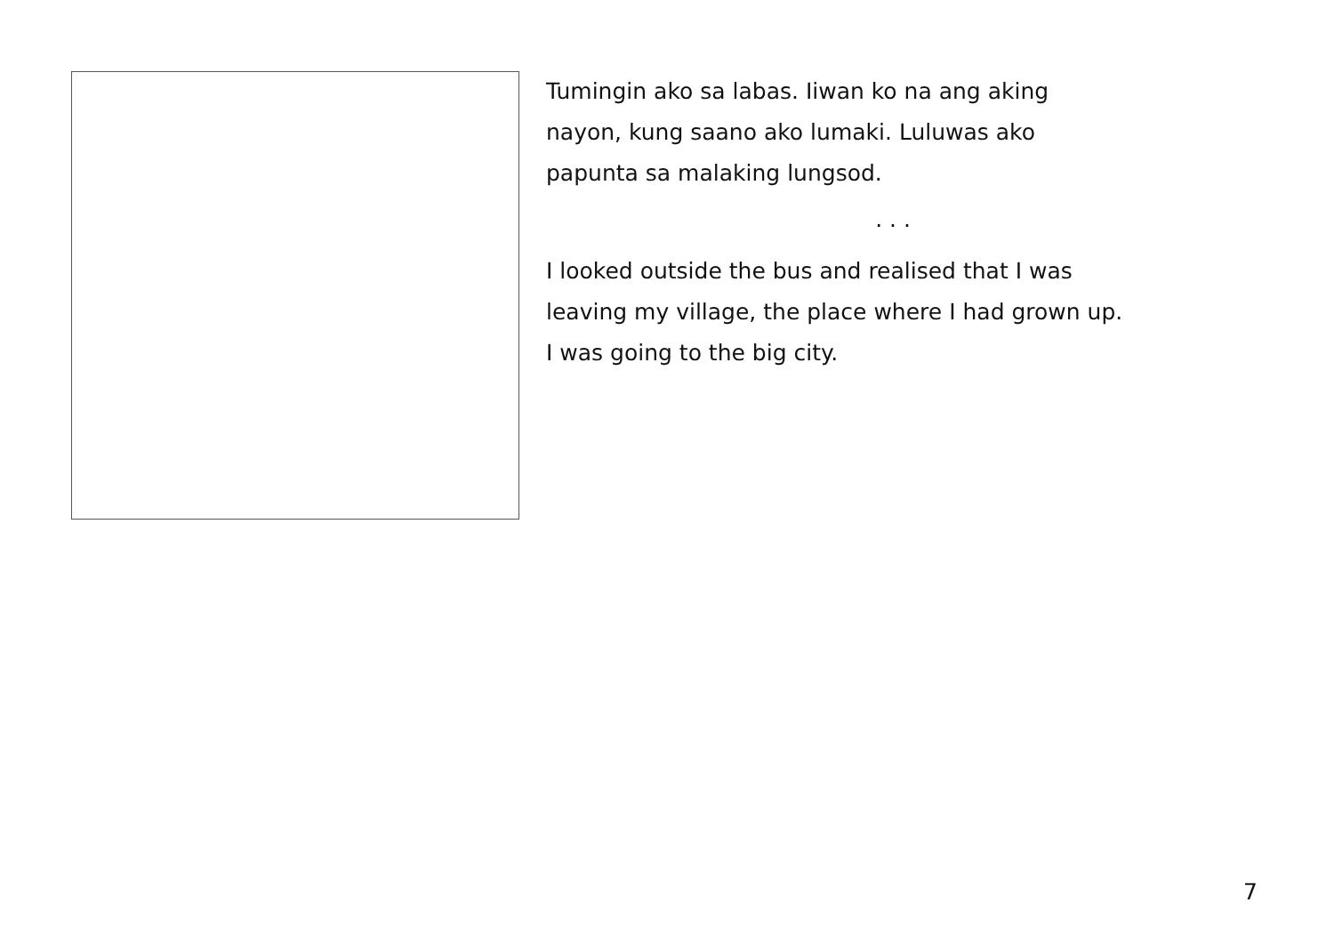Tumingin ako sa labas. Iiwan ko na ang aking
nayon, kung saano ako lumaki. Luluwas ako
papunta sa malaking lungsod.
. . .
I looked outside the bus and realised that I was
leaving my village, the place where I had grown up.
I was going to the big city.
7